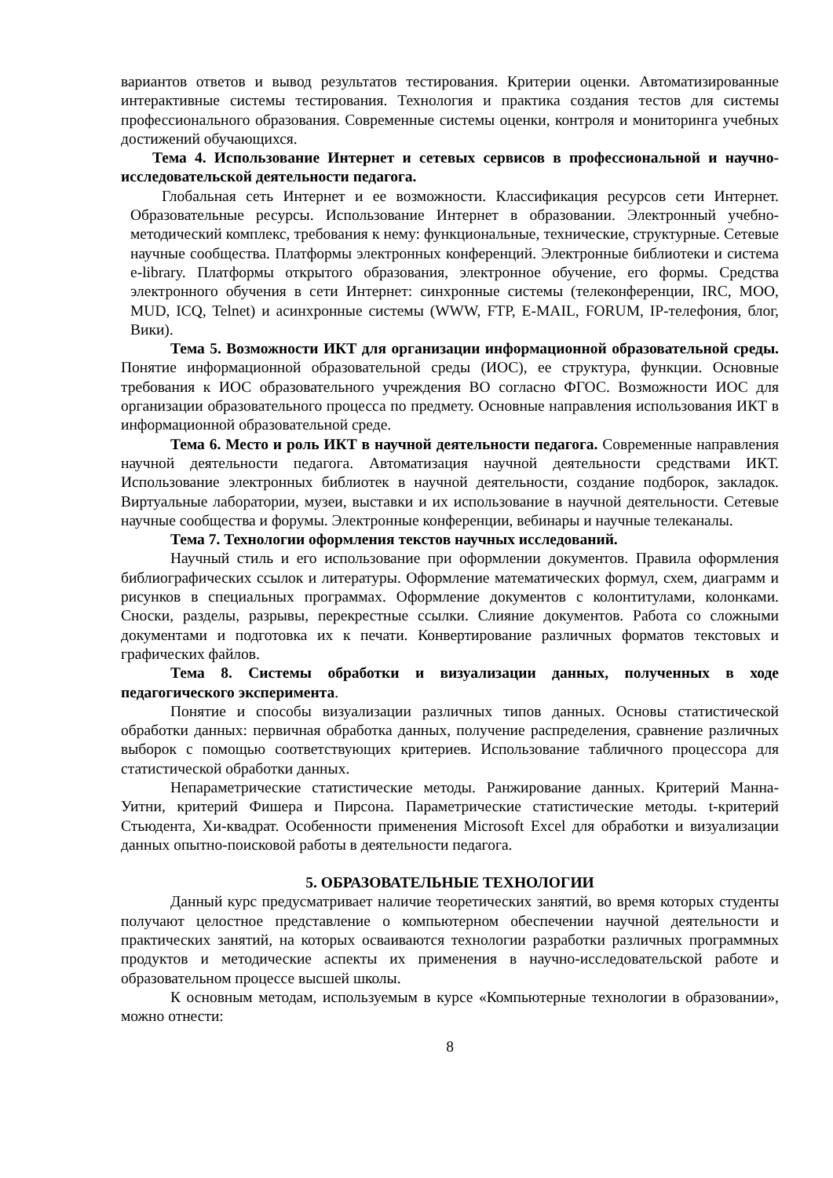вариантов ответов и вывод результатов тестирования. Критерии оценки. Автоматизированные интерактивные системы тестирования. Технология и практика создания тестов для системы профессионального образования. Современные системы оценки, контроля и мониторинга учебных достижений обучающихся.
Тема 4. Использование Интернет и сетевых сервисов в профессиональной и научно-исследовательской деятельности педагога.
Глобальная сеть Интернет и ее возможности. Классификация ресурсов сети Интернет. Образовательные ресурсы. Использование Интернет в образовании. Электронный учебно-методический комплекс, требования к нему: функциональные, технические, структурные. Сетевые научные сообщества. Платформы электронных конференций. Электронные библиотеки и система e-library. Платформы открытого образования, электронное обучение, его формы. Средства электронного обучения в сети Интернет: синхронные системы (телеконференции, IRC, MOO, MUD, ICQ, Telnet) и асинхронные системы (WWW, FTP, E-MAIL, FORUM, IP-телефония, блог, Вики).
Тема 5. Возможности ИКТ для организации информационной образовательной среды. Понятие информационной образовательной среды (ИОС), ее структура, функции. Основные требования к ИОС образовательного учреждения ВО согласно ФГОС. Возможности ИОС для организации образовательного процесса по предмету. Основные направления использования ИКТ в информационной образовательной среде.
Тема 6. Место и роль ИКТ в научной деятельности педагога. Современные направления научной деятельности педагога. Автоматизация научной деятельности средствами ИКТ. Использование электронных библиотек в научной деятельности, создание подборок, закладок. Виртуальные лаборатории, музеи, выставки и их использование в научной деятельности. Сетевые научные сообщества и форумы. Электронные конференции, вебинары и научные телеканалы.
Тема 7. Технологии оформления текстов научных исследований.
Научный стиль и его использование при оформлении документов. Правила оформления библиографических ссылок и литературы. Оформление математических формул, схем, диаграмм и рисунков в специальных программах. Оформление документов с колонтитулами, колонками. Сноски, разделы, разрывы, перекрестные ссылки. Слияние документов. Работа со сложными документами и подготовка их к печати. Конвертирование различных форматов текстовых и графических файлов.
Тема 8. Системы обработки и визуализации данных, полученных в ходе педагогического эксперимента.
Понятие и способы визуализации различных типов данных. Основы статистической обработки данных: первичная обработка данных, получение распределения, сравнение различных выборок с помощью соответствующих критериев. Использование табличного процессора для статистической обработки данных.
Непараметрические статистические методы. Ранжирование данных. Критерий Манна-Уитни, критерий Фишера и Пирсона. Параметрические статистические методы. t-критерий Стьюдента, Хи-квадрат. Особенности применения Microsoft Excel для обработки и визуализации данных опытно-поисковой работы в деятельности педагога.
5. ОБРАЗОВАТЕЛЬНЫЕ ТЕХНОЛОГИИ
Данный курс предусматривает наличие теоретических занятий, во время которых студенты получают целостное представление о компьютерном обеспечении научной деятельности и практических занятий, на которых осваиваются технологии разработки различных программных продуктов и методические аспекты их применения в научно-исследовательской работе и образовательном процессе высшей школы.
К основным методам, используемым в курсе «Компьютерные технологии в образовании», можно отнести:
8